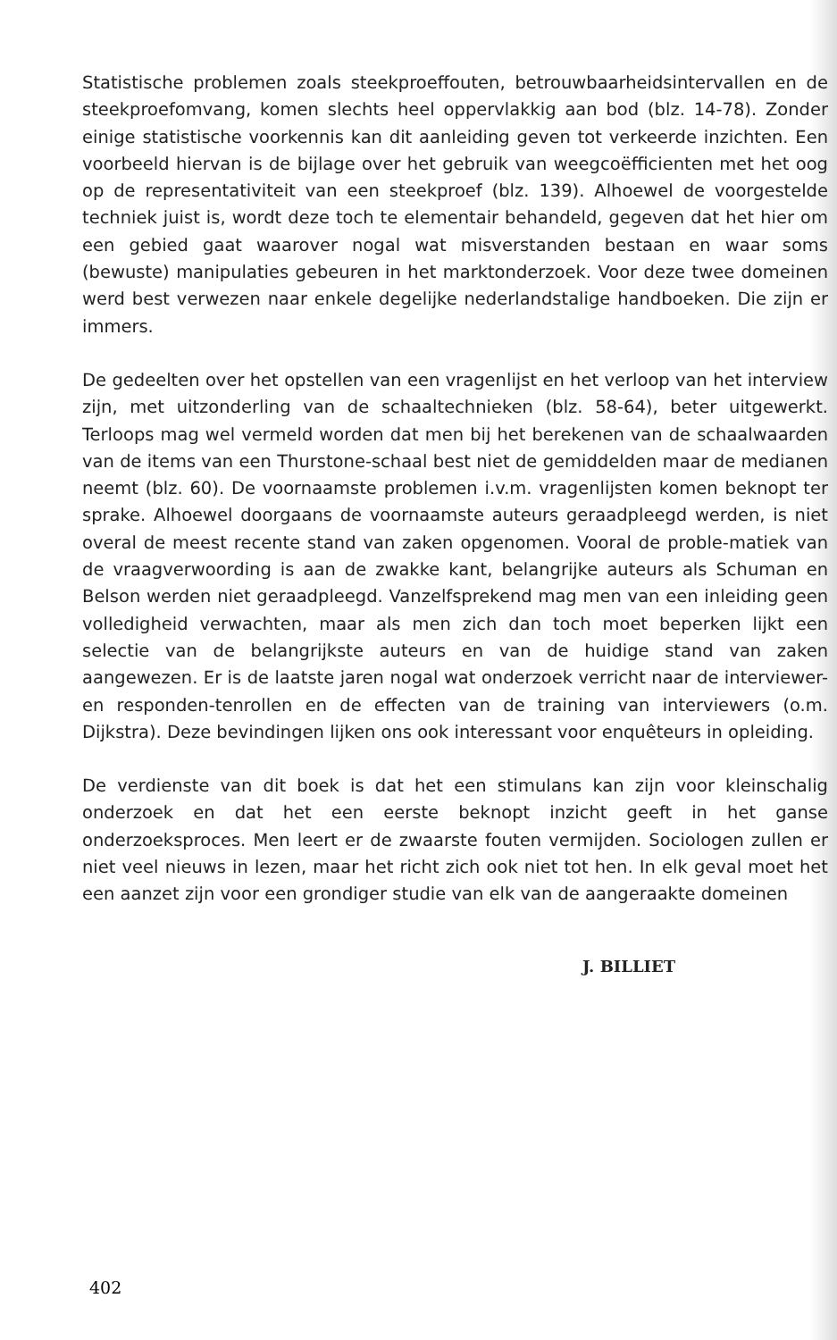Statistische problemen zoals steekproeffouten, betrouwbaarheidsintervallen en de steekproefomvang, komen slechts heel oppervlakkig aan bod (blz. 14-78). Zonder einige statistische voorkennis kan dit aanleiding geven tot verkeerde inzichten. Een voorbeeld hiervan is de bijlage over het gebruik van weegcoëfficienten met het oog op de representativiteit van een steekproef (blz. 139). Alhoewel de voorgestelde techniek juist is, wordt deze toch te elementair behandeld, gegeven dat het hier om een gebied gaat waarover nogal wat misverstanden bestaan en waar soms (bewuste) manipulaties gebeuren in het marktonderzoek. Voor deze twee domeinen werd best verwezen naar enkele degelijke nederlandstalige handboeken. Die zijn er immers.
De gedeelten over het opstellen van een vragenlijst en het verloop van het interview zijn, met uitzonderling van de schaaltechnieken (blz. 58-64), beter uitgewerkt. Terloops mag wel vermeld worden dat men bij het berekenen van de schaalwaarden van de items van een Thurstone-schaal best niet de gemiddelden maar de medianen neemt (blz. 60). De voornaamste problemen i.v.m. vragenlijsten komen beknopt ter sprake. Alhoewel doorgaans de voornaamste auteurs geraadpleegd werden, is niet overal de meest recente stand van zaken opgenomen. Vooral de proble-matiek van de vraagverwoording is aan de zwakke kant, belangrijke auteurs als Schuman en Belson werden niet geraadpleegd. Vanzelfsprekend mag men van een inleiding geen volledigheid verwachten, maar als men zich dan toch moet beperken lijkt een selectie van de belangrijkste auteurs en van de huidige stand van zaken aangewezen. Er is de laatste jaren nogal wat onderzoek verricht naar de interviewer- en responden-tenrollen en de effecten van de training van interviewers (o.m. Dijkstra). Deze bevindingen lijken ons ook interessant voor enquêteurs in opleiding.
De verdienste van dit boek is dat het een stimulans kan zijn voor kleinschalig onderzoek en dat het een eerste beknopt inzicht geeft in het ganse onderzoeksproces. Men leert er de zwaarste fouten vermijden. Sociologen zullen er niet veel nieuws in lezen, maar het richt zich ook niet tot hen. In elk geval moet het een aanzet zijn voor een grondiger studie van elk van de aangeraakte domeinen
J. BILLIET
402